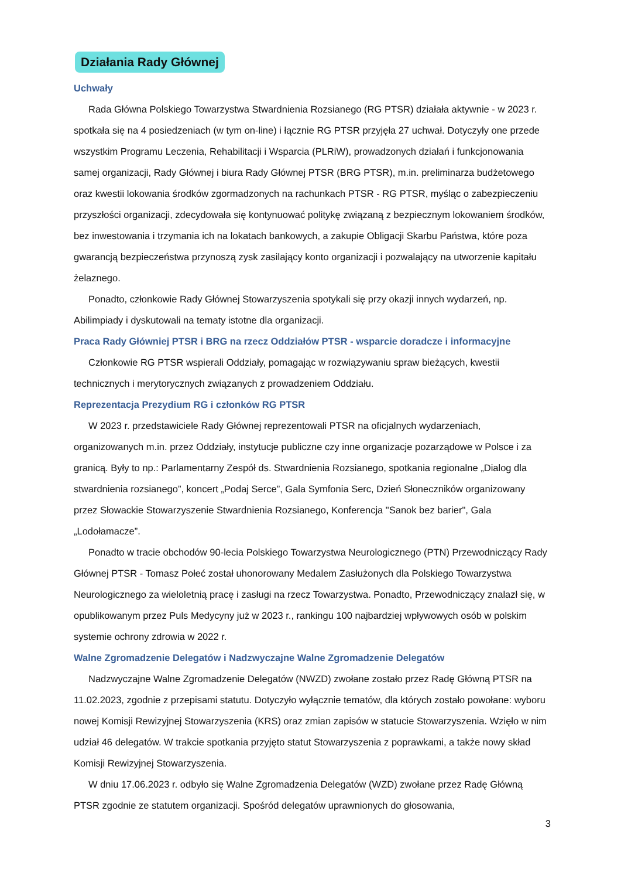Działania Rady Głównej
Uchwały
Rada Główna Polskiego Towarzystwa Stwardnienia Rozsianego (RG PTSR) działała aktywnie - w 2023 r. spotkała się na 4 posiedzeniach (w tym on-line) i łącznie RG PTSR przyjęła 27 uchwał. Dotyczyły one przede wszystkim Programu Leczenia, Rehabilitacji i Wsparcia (PLRiW), prowadzonych działań i funkcjonowania samej organizacji, Rady Głównej i biura Rady Głównej PTSR (BRG PTSR), m.in. preliminarza budżetowego oraz kwestii lokowania środków zgormadzonych na rachunkach PTSR - RG PTSR, myśląc o zabezpieczeniu przyszłości organizacji, zdecydowała się kontynuować politykę związaną z bezpiecznym lokowaniem środków, bez inwestowania i trzymania ich na lokatach bankowych, a zakupie Obligacji Skarbu Państwa, które poza gwarancją bezpieczeństwa przynoszą zysk zasilający konto organizacji i pozwalający na utworzenie kapitału żelaznego.
Ponadto, członkowie Rady Głównej Stowarzyszenia spotykali się przy okazji innych wydarzeń, np. Abilimpiady i dyskutowali na tematy istotne dla organizacji.
Praca Rady Główniej PTSR i BRG na rzecz Oddziałów PTSR - wsparcie doradcze i informacyjne
Członkowie RG PTSR wspierali Oddziały, pomagając w rozwiązywaniu spraw bieżących, kwestii technicznych i merytorycznych związanych z prowadzeniem Oddziału.
Reprezentacja Prezydium RG i członków RG PTSR
W 2023 r. przedstawiciele Rady Głównej reprezentowali PTSR na oficjalnych wydarzeniach, organizowanych m.in. przez Oddziały, instytucje publiczne czy inne organizacje pozarządowe w Polsce i za granicą. Były to np.: Parlamentarny Zespół ds. Stwardnienia Rozsianego, spotkania regionalne „Dialog dla stwardnienia rozsianego”, koncert „Podaj Serce”, Gala Symfonia Serc, Dzień Słoneczników organizowany przez Słowackie Stowarzyszenie Stwardnienia Rozsianego, Konferencja "Sanok bez barier", Gala „Lodołamacze”.
Ponadto w tracie obchodów 90-lecia Polskiego Towarzystwa Neurologicznego (PTN) Przewodniczący Rady Głównej PTSR - Tomasz Połeć został uhonorowany Medalem Zasłużonych dla Polskiego Towarzystwa Neurologicznego za wieloletnią pracę i zasługi na rzecz Towarzystwa. Ponadto, Przewodniczący znalazł się, w opublikowanym przez Puls Medycyny już w 2023 r., rankingu 100 najbardziej wpływowych osób w polskim systemie ochrony zdrowia w 2022 r.
Walne Zgromadzenie Delegatów i Nadzwyczajne Walne Zgromadzenie Delegatów
Nadzwyczajne Walne Zgromadzenie Delegatów (NWZD) zwołane zostało przez Radę Główną PTSR na 11.02.2023, zgodnie z przepisami statutu. Dotyczyło wyłącznie tematów, dla których zostało powołane: wyboru nowej Komisji Rewizyjnej Stowarzyszenia (KRS) oraz zmian zapisów w statucie Stowarzyszenia. Wzięło w nim udział 46 delegatów. W trakcie spotkania przyjęto statut Stowarzyszenia z poprawkami, a także nowy skład Komisji Rewizyjnej Stowarzyszenia.
W dniu 17.06.2023 r. odbyło się Walne Zgromadzenia Delegatów (WZD) zwołane przez Radę Główną PTSR zgodnie ze statutem organizacji. Spośród delegatów uprawnionych do głosowania,
3